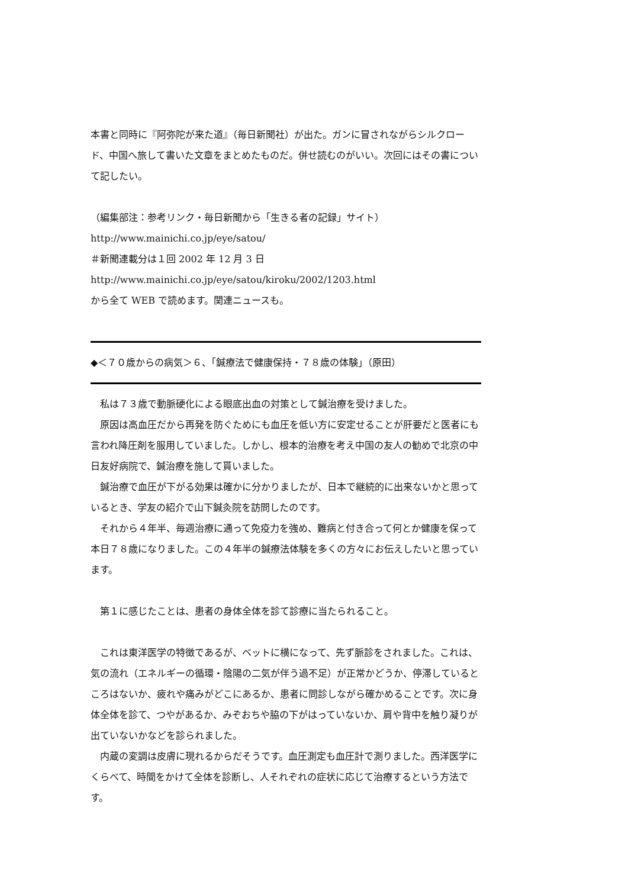本書と同時に『阿弥陀が来た道』（毎日新聞社）が出た。ガンに冒されながらシルクロード、中国へ旅して書いた文章をまとめたものだ。併せ読むのがいい。次回にはその書について記したい。
（編集部注：参考リンク・毎日新聞から「生きる者の記録」サイト）
http://www.mainichi.co.jp/eye/satou/
＃新聞連載分は１回 2002 年 12 月 3 日
http://www.mainichi.co.jp/eye/satou/kiroku/2002/1203.html
から全て WEB で読めます。関連ニュースも。
◆＜７０歳からの病気＞６、「鍼療法で健康保持・７８歳の体験」（原田）
私は７３歳で動脈硬化による眼底出血の対策として鍼治療を受けました。
原因は高血圧だから再発を防ぐためにも血圧を低い方に安定せることが肝要だと医者にも言われ降圧剤を服用していました。しかし、根本的治療を考え中国の友人の勧めで北京の中日友好病院で、鍼治療を施して貰いました。
鍼治療で血圧が下がる効果は確かに分かりましたが、日本で継続的に出来ないかと思っているとき、学友の紹介で山下鍼灸院を訪問したのです。
それから４年半、毎週治療に通って免疫力を強め、難病と付き合って何とか健康を保って本日７８歳になりました。この４年半の鍼療法体験を多くの方々にお伝えしたいと思っています。
第１に感じたことは、患者の身体全体を診て診療に当たられること。
これは東洋医学の特徴であるが、ベットに横になって、先ず脈診をされました。これは、気の流れ（エネルギーの循環・陰陽の二気が伴う過不足）が正常かどうか、停滞しているところはないか、疲れや痛みがどこにあるか、患者に問診しながら確かめることです。次に身体全体を診て、つやがあるか、みぞおちや脇の下がはっていないか、肩や背中を触り凝りが出ていないかなどを診られました。
内蔵の変調は皮膚に現れるからだそうです。血圧測定も血圧計で測りました。西洋医学にくらべて、時間をかけて全体を診断し、人それぞれの症状に応じて治療するという方法です。